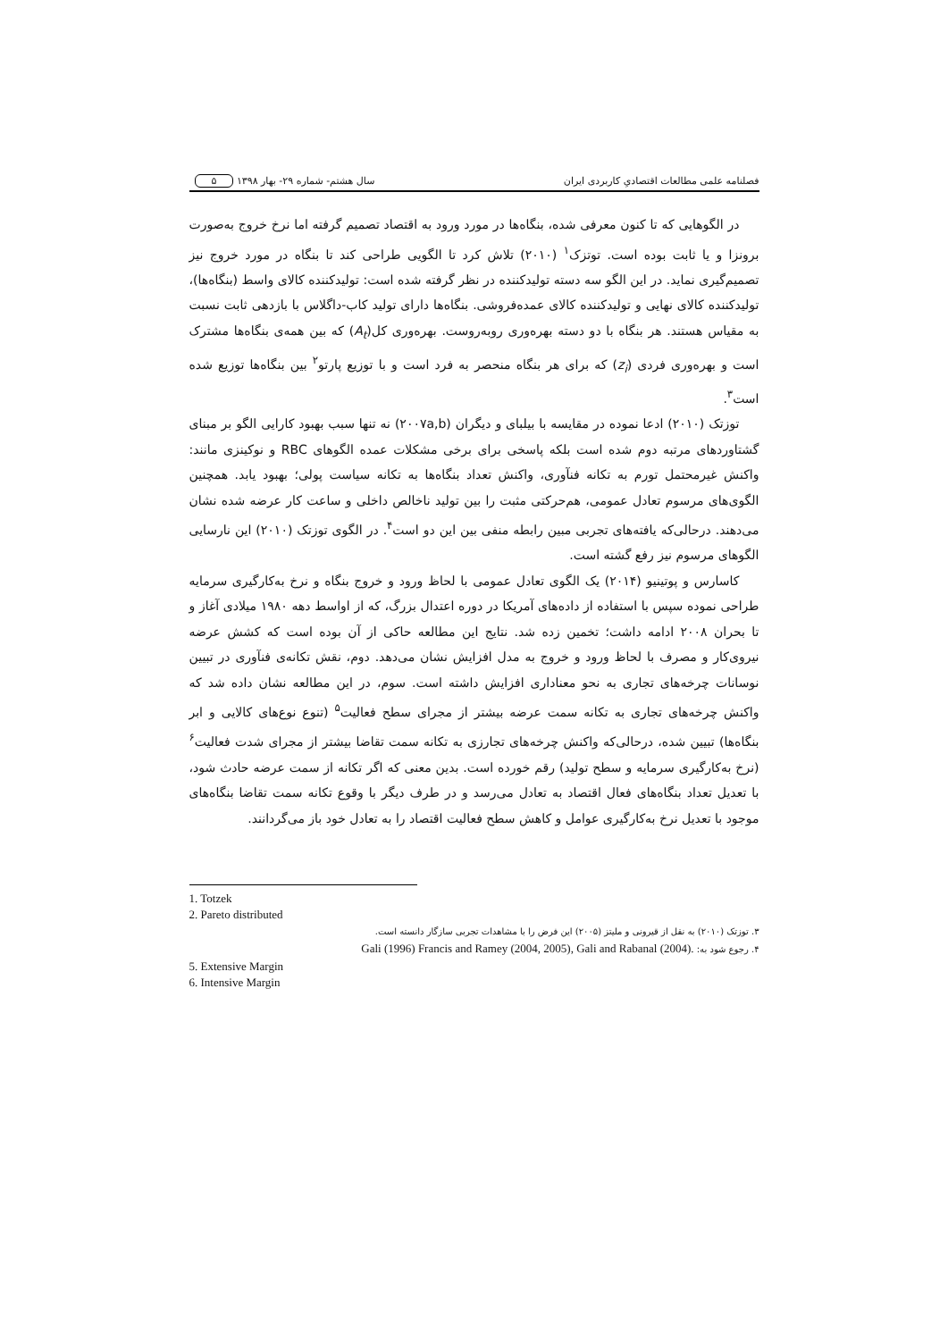فصلنامه علمی مطالعات اقتصادیِ کاربردی ایران سال هشتم- شماره ۲۹- بهار ۱۳۹۸ ۵
در الگوهایی که تا کنون معرفی شده، بنگاه‌ها در مورد ورود به اقتصاد تصمیم گرفته اما نرخ خروج به‌صورت برونزا و یا ثابت بوده است. توتزک<sup>۱</sup> (۲۰۱۰) تلاش کرد تا الگویی طراحی کند تا بنگاه در مورد خروج نیز تصمیم‌گیری نماید. در این الگو سه دسته تولیدکننده در نظر گرفته شده است: تولیدکننده کالای واسط (بنگاه‌ها)، تولیدکننده کالای نهایی و تولیدکننده کالای عمده‌فروشی. بنگاه‌ها دارای تولید کاب-داگلاس با بازدهی ثابت نسبت به مقیاس هستند. هر بنگاه با دو دسته بهره‌وری روبه‌روست. بهره‌وری کل(A<sub>t</sub>) که بین همه‌ی بنگاه‌ها مشترک است و بهره‌وری فردی (z<sub>i</sub>) که برای هر بنگاه منحصر به فرد است و با توزیع پارتو<sup>۲</sup> بین بنگاه‌ها توزیع شده است<sup>۳</sup>.
توزتک (۲۰۱۰) ادعا نموده در مقایسه با بیلبای و دیگران (۲۰۰۷a,b) نه تنها سبب بهبود کارایی الگو بر مبنای گشتاوردهای مرتبه دوم شده است بلکه پاسخی برای برخی مشکلات عمده الگوهای RBC و نوکینزی مانند: واکنش غیرمحتمل تورم به تکانه فنآوری، واکنش تعداد بنگاه‌ها به تکانه سیاست پولی؛ بهبود یابد. همچنین الگوی‌های مرسوم تعادل عمومی، هم‌حرکتی مثبت را بین تولید ناخالص داخلی و ساعت کار عرضه شده نشان می‌دهند. درحالی‌که یافته‌های تجربی مبین رابطه منفی بین این دو است<sup>۴</sup>. در الگوی توزتک (۲۰۱۰) این نارسایی الگوهای مرسوم نیز رفع گشته است.
کاسارس و پوتینیو (۲۰۱۴) یک الگوی تعادل عمومی با لحاظ ورود و خروج بنگاه و نرخ به‌کارگیری سرمایه طراحی نموده سپس با استفاده از داده‌های آمریکا در دوره اعتدال بزرگ، که از اواسط دهه ۱۹۸۰ میلادی آغاز و تا بحران ۲۰۰۸ ادامه داشت؛ تخمین زده شد. نتایج این مطالعه حاکی از آن بوده است که کشش عرضه نیروی‌کار و مصرف با لحاظ ورود و خروج به مدل افزایش نشان می‌دهد. دوم، نقش تکانه‌ی فنآوری در تبیین نوسانات چرخه‌های تجاری به نحو معناداری افزایش داشته است. سوم، در این مطالعه نشان داده شد که واکنش چرخه‌های تجاری به تکانه سمت عرضه بیشتر از مجرای سطح فعالیت<sup>۵</sup> (تنوع نوع‌های کالایی و ابر بنگاه‌ها) تبیین شده، درحالی‌که واکنش چرخه‌های تجارزی به تکانه سمت تقاضا بیشتر از مجرای شدت فعالیت<sup>۶</sup> (نرخ به‌کارگیری سرمایه و سطح تولید) رقم خورده است. بدین معنی که اگر تکانه از سمت عرضه حادث شود، با تعدیل تعداد بنگاه‌های فعال اقتصاد به تعادل می‌رسد و در طرف دیگر با وقوع تکانه سمت تقاضا بنگاه‌های موجود با تعدیل نرخ به‌کارگیری عوامل و کاهش سطح فعالیت اقتصاد را به تعادل خود باز می‌گردانند.
1. Totzek
2. Pareto distributed
۳. توزتک (۲۰۱۰) به نقل از قیرونی و ملیتز (۲۰۰۵) این فرض را با مشاهدات تجربی سازگار دانسته است.
۴. رجوع شود به: Gali (1996) Francis and Ramey (2004, 2005), Gali and Rabanal (2004).
5. Extensive Margin
6. Intensive Margin